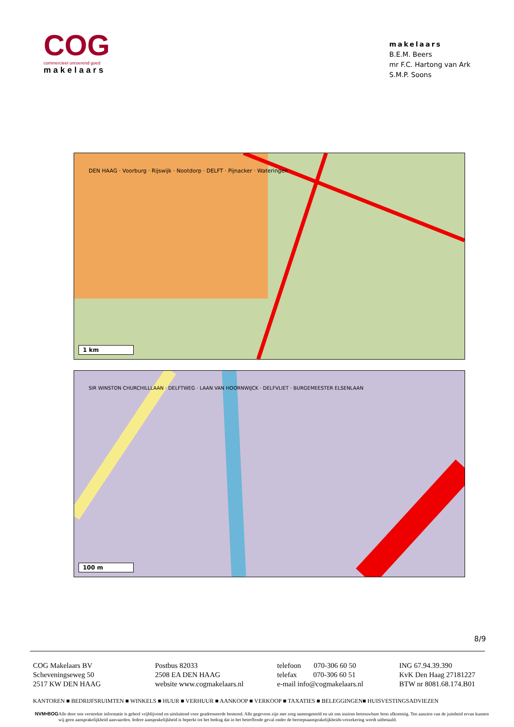COG
commercieel onroerend goed
makelaars
makelaars
B.E.M. Beers
mr F.C. Hartong van Ark
S.M.P. Soons
DEN HAAG · Voorburg · Rijswijk · Nootdorp · DELFT · Pijnacker · Wateringen
1 km
SIR WINSTON CHURCHILLLAAN · DELFTWEG · LAAN VAN HOORNWIJCK · DELFVLIET · BURGEMEESTER ELSENLAAN
100 m
8/9
COG Makelaars BV
Scheveningseweg 50
2517 KW DEN HAAG
Postbus 82033
2508 EA DEN HAAG
website www.cogmakelaars.nl
telefoon 070-306 60 50
telefax 070-306 60 51
e-mail info@cogmakelaars.nl
ING 67.94.39.390
KvK Den Haag 27181227
BTW nr 8081.68.174.B01
KANTOREN ■ BEDRIJFSRUIMTEN ■ WINKELS ■ HUUR ■ VERHUUR ■ AANKOOP ■ VERKOOP ■ TAXATIES ■ BELEGGINGEN■ HUISVESTINGSADVIEZEN
NVM•BOG Alle door ons verstrekte informatie is geheel vrijblijvend en uitsluitend voor geadresseerde bestemd. Alle gegevens zijn met zorg samengesteld en uit ons inziens betrouwbare bron afkomstig. Ten aanzien van de juistheid ervan kunnen wij geen aansprakelijkheid aanvaarden. Iedere aansprakelijkheid is beperkt tot het bedrag dat in het betreffende geval onder de beroepsaansprakelijkheids-verzekering wordt uitbetaald.